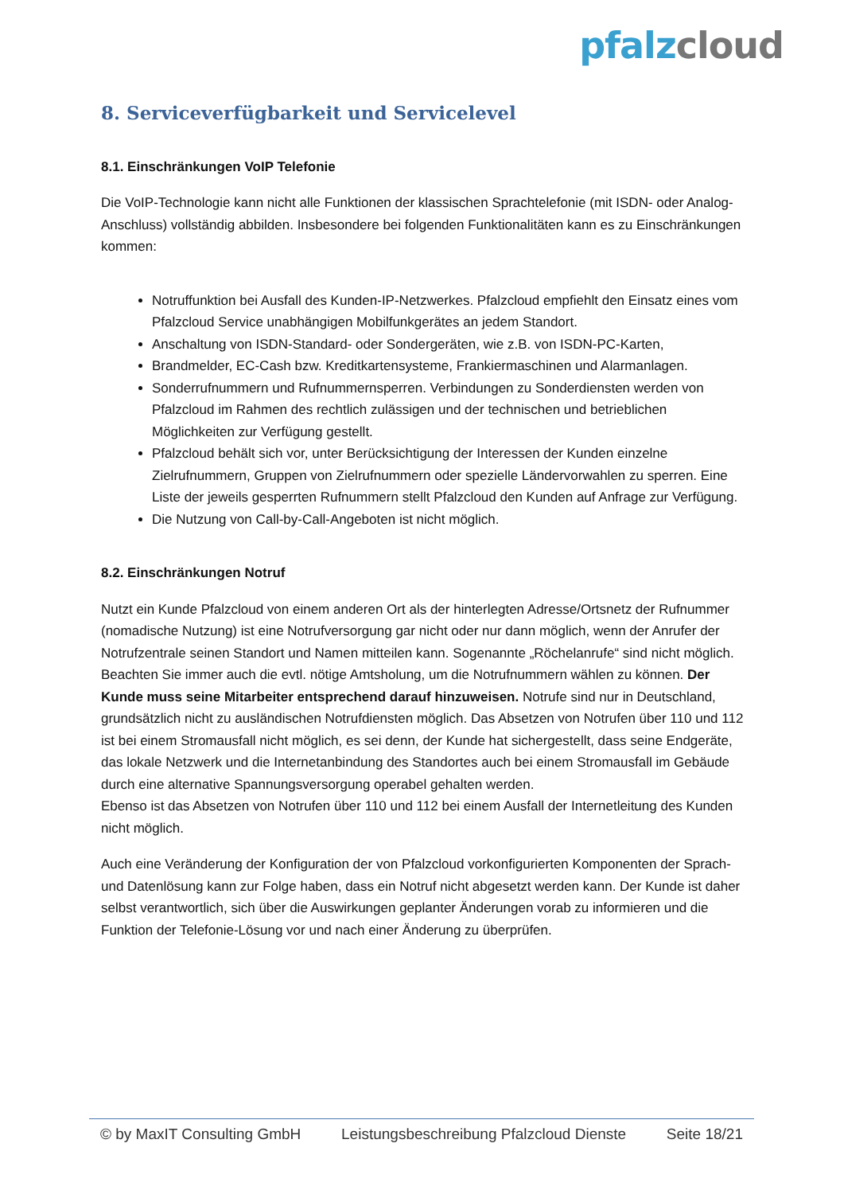pfalz cloud
8. Serviceverfügbarkeit und Servicelevel
8.1. Einschränkungen VoIP Telefonie
Die VoIP-Technologie kann nicht alle Funktionen der klassischen Sprachtelefonie (mit ISDN- oder Analog-Anschluss) vollständig abbilden. Insbesondere bei folgenden Funktionalitäten kann es zu Einschränkungen kommen:
Notruffunktion bei Ausfall des Kunden-IP-Netzwerkes. Pfalzcloud empfiehlt den Einsatz eines vom Pfalzcloud Service unabhängigen Mobilfunkgerätes an jedem Standort.
Anschaltung von ISDN-Standard- oder Sondergeräten, wie z.B. von ISDN-PC-Karten,
Brandmelder, EC-Cash bzw. Kreditkartensysteme, Frankiermaschinen und Alarmanlagen.
Sonderrufnummern und Rufnummernsperren. Verbindungen zu Sonderdiensten werden von Pfalzcloud im Rahmen des rechtlich zulässigen und der technischen und betrieblichen Möglichkeiten zur Verfügung gestellt.
Pfalzcloud behält sich vor, unter Berücksichtigung der Interessen der Kunden einzelne Zielrufnummern, Gruppen von Zielrufnummern oder spezielle Ländervorwahlen zu sperren. Eine Liste der jeweils gesperrten Rufnummern stellt Pfalzcloud den Kunden auf Anfrage zur Verfügung.
Die Nutzung von Call-by-Call-Angeboten ist nicht möglich.
8.2. Einschränkungen Notruf
Nutzt ein Kunde Pfalzcloud von einem anderen Ort als der hinterlegten Adresse/Ortsnetz der Rufnummer (nomadische Nutzung) ist eine Notrufversorgung gar nicht oder nur dann möglich, wenn der Anrufer der Notrufzentrale seinen Standort und Namen mitteilen kann. Sogenannte „Röchelanrufe“ sind nicht möglich. Beachten Sie immer auch die evtl. nötige Amtsholung, um die Notrufnummern wählen zu können. Der Kunde muss seine Mitarbeiter entsprechend darauf hinzuweisen. Notrufe sind nur in Deutschland, grundsätzlich nicht zu ausländischen Notrufdiensten möglich. Das Absetzen von Notrufen über 110 und 112 ist bei einem Stromausfall nicht möglich, es sei denn, der Kunde hat sichergestellt, dass seine Endgeräte, das lokale Netzwerk und die Internetanbindung des Standortes auch bei einem Stromausfall im Gebäude durch eine alternative Spannungsversorgung operabel gehalten werden.
Ebenso ist das Absetzen von Notrufen über 110 und 112 bei einem Ausfall der Internetleitung des Kunden nicht möglich.
Auch eine Veränderung der Konfiguration der von Pfalzcloud vorkonfigurierten Komponenten der Sprach- und Datenlösung kann zur Folge haben, dass ein Notruf nicht abgesetzt werden kann. Der Kunde ist daher selbst verantwortlich, sich über die Auswirkungen geplanter Änderungen vorab zu informieren und die Funktion der Telefonie-Lösung vor und nach einer Änderung zu überprüfen.
© by MaxIT Consulting GmbH Leistungsbeschreibung Pfalzcloud Dienste Seite 18/21